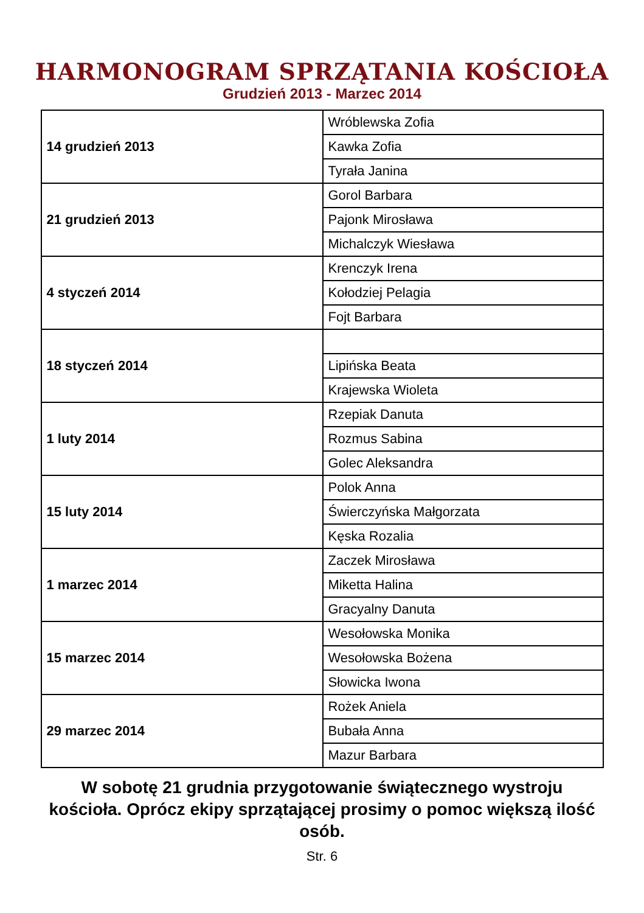HARMONOGRAM SPRZĄTANIA KOŚCIOŁA
Grudzień 2013 - Marzec 2014
| 14 grudzień 2013 | Wróblewska Zofia |
| | Kawka Zofia |
| | Tyrała Janina |
| 21 grudzień 2013 | Gorol Barbara |
| | Pajonk Mirosława |
| | Michalczyk Wiesława |
| 4 styczeń 2014 | Krenczyk Irena |
| | Kołodziej Pelagia |
| | Fojt Barbara |
| 18 styczeń 2014 | |
| | Lipińska Beata |
| | Krajewska Wioleta |
| 1 luty 2014 | Rzepiak Danuta |
| | Rozmus Sabina |
| | Golec Aleksandra |
| 15 luty 2014 | Polok Anna |
| | Świerczyńska Małgorzata |
| | Kęska Rozalia |
| 1 marzec 2014 | Zaczek Mirosława |
| | Miketta Halina |
| | Gracyalny Danuta |
| 15 marzec 2014 | Wesołowska Monika |
| | Wesołowska Bożena |
| | Słowicka Iwona |
| 29 marzec 2014 | Rożek Aniela |
| | Bubała Anna |
| | Mazur Barbara |
W sobotę 21 grudnia przygotowanie świątecznego wystroju kościoła. Oprócz ekipy sprzątającej prosimy o pomoc większą ilość osób.
Str. 6